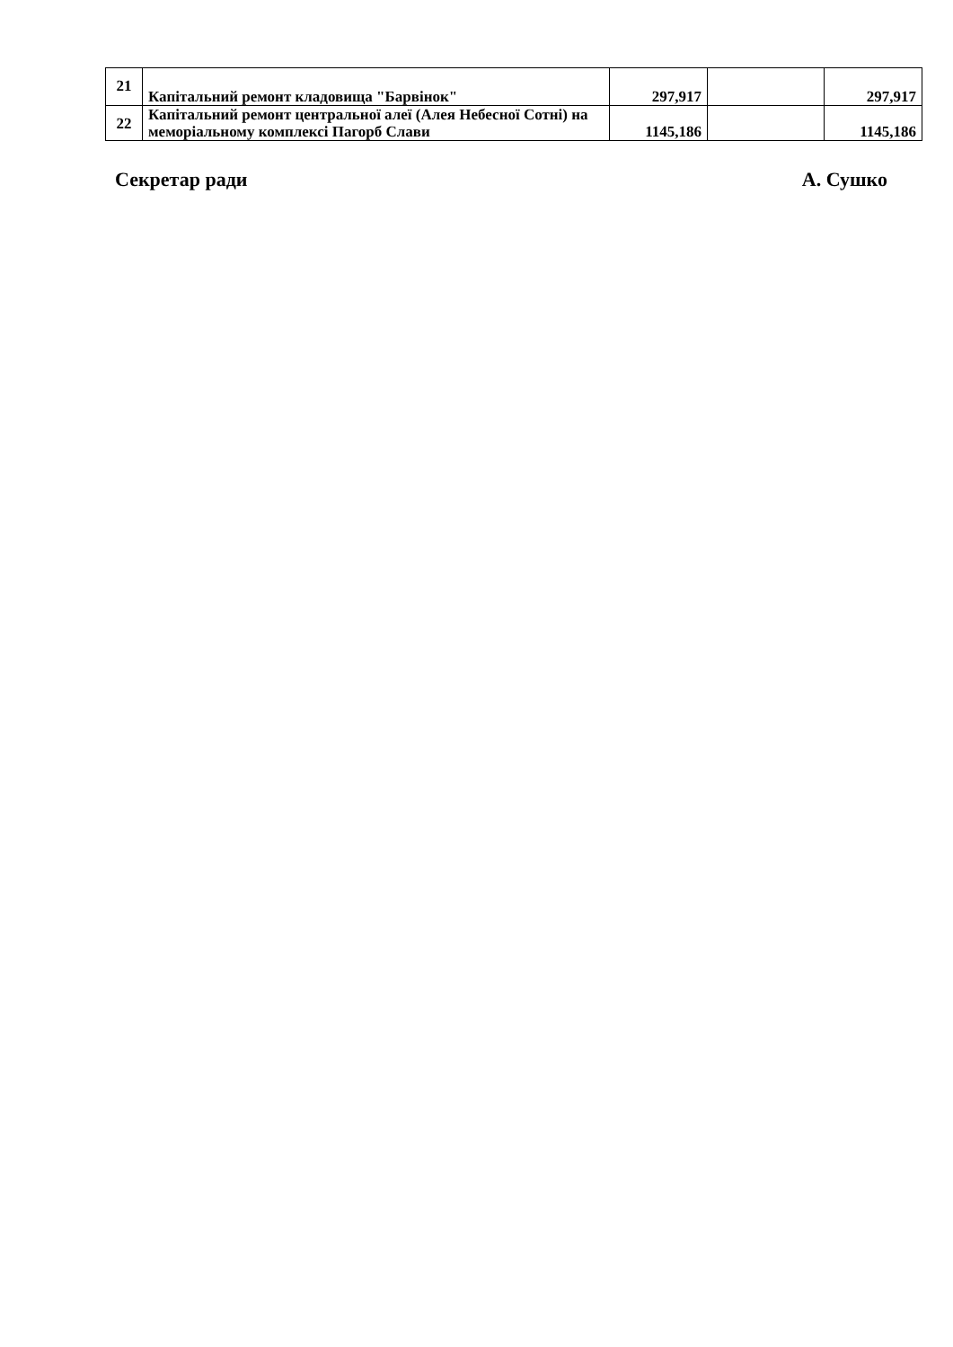| 21 | Капітальний ремонт кладовища "Барвінок" | 297,917 | | 297,917 |
| 22 | Капітальний ремонт центральної алеї (Алея Небесної Сотні) на меморіальному комплексі Пагорб Слави | 1145,186 | | 1145,186 |
Секретар ради А. Сушко